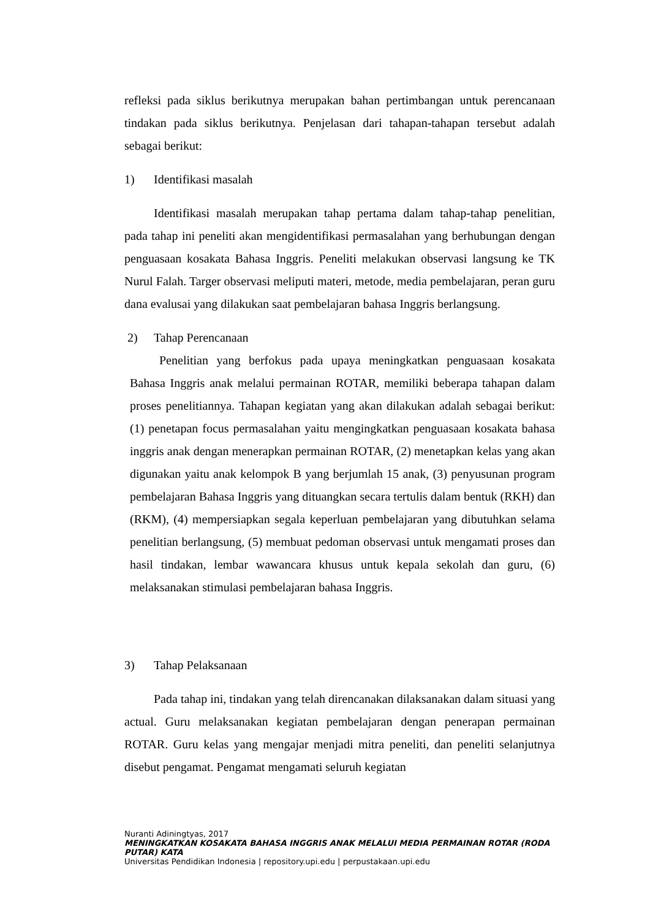refleksi pada siklus berikutnya merupakan bahan pertimbangan untuk perencanaan tindakan pada siklus berikutnya. Penjelasan dari tahapan-tahapan tersebut adalah sebagai berikut:
1) Identifikasi masalah
Identifikasi masalah merupakan tahap pertama dalam tahap-tahap penelitian, pada tahap ini peneliti akan mengidentifikasi permasalahan yang berhubungan dengan penguasaan kosakata Bahasa Inggris. Peneliti melakukan observasi langsung ke TK Nurul Falah. Targer observasi meliputi materi, metode, media pembelajaran, peran guru dana evalusai yang dilakukan saat pembelajaran bahasa Inggris berlangsung.
2) Tahap Perencanaan
Penelitian yang berfokus pada upaya meningkatkan penguasaan kosakata Bahasa Inggris anak melalui permainan ROTAR, memiliki beberapa tahapan dalam proses penelitiannya. Tahapan kegiatan yang akan dilakukan adalah sebagai berikut: (1) penetapan focus permasalahan yaitu mengingkatkan penguasaan kosakata bahasa inggris anak dengan menerapkan permainan ROTAR, (2) menetapkan kelas yang akan digunakan yaitu anak kelompok B yang berjumlah 15 anak, (3) penyusunan program pembelajaran Bahasa Inggris yang dituangkan secara tertulis dalam bentuk (RKH) dan (RKM), (4) mempersiapkan segala keperluan pembelajaran yang dibutuhkan selama penelitian berlangsung, (5) membuat pedoman observasi untuk mengamati proses dan hasil tindakan, lembar wawancara khusus untuk kepala sekolah dan guru, (6) melaksanakan stimulasi pembelajaran bahasa Inggris.
3) Tahap Pelaksanaan
Pada tahap ini, tindakan yang telah direncanakan dilaksanakan dalam situasi yang actual. Guru melaksanakan kegiatan pembelajaran dengan penerapan permainan ROTAR. Guru kelas yang mengajar menjadi mitra peneliti, dan peneliti selanjutnya disebut pengamat. Pengamat mengamati seluruh kegiatan
Nuranti Adiningtyas, 2017
MENINGKATKAN KOSAKATA BAHASA INGGRIS ANAK MELALUI MEDIA PERMAINAN ROTAR (RODA PUTAR) KATA
Universitas Pendidikan Indonesia | repository.upi.edu | perpustakaan.upi.edu